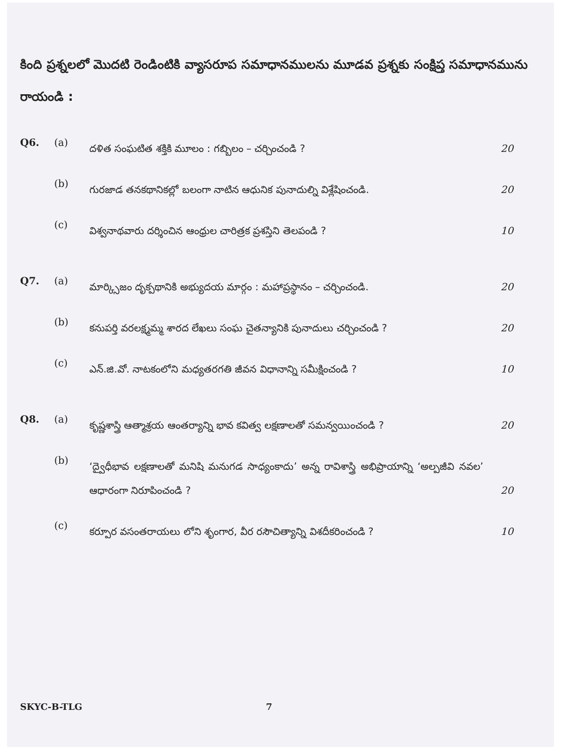కింది ప్రశ్నలలో మొదటి రెండింటికి వ్యాసరూప సమాధానములను మూడవ ప్రశ్నకు సంక్షిప్త సమాధానమును రాయండి :
Q6. (a)
దళిత సంఘటిత శక్తికి మూలం : గబ్బిలం – చర్చించండి ? 20
(b)
గురజాడ తనకథానికల్లో బలంగా నాటిన ఆధునిక పునాదుల్ని విశ్లేషించండి. 20
(c)
విశ్వనాథవారు దర్శించిన ఆంధ్రుల చారిత్రక ప్రశస్తిని తెలపండి ? 10
Q7. (a)
మార్క్సిజం దృక్పథానికి అభ్యుదయ మార్గం : మహాప్రస్థానం – చర్చించండి.
20
(b)
కనుపర్తి వరలక్ష్మమ్మ శారద లేఖలు సంఘ చైతన్యానికి పునాదులు చర్చించండి ?
20
(c)
ఎన్.జి.వో. నాటకంలోని మధ్యతరగతి జీవన విధానాన్ని సమీక్షించండి ? 10
Q8. (a)
కృష్ణశాస్త్రి ఆత్మాశ్రయ ఆంతర్యాన్ని భావ కవిత్వ లక్షణాలతో సమన్వయించండి ?
20
(b)
‘ద్వైధీభావ లక్షణాలతో మనిషి మనుగడ సాధ్యంకాదు’ అన్న రావిశాస్త్రి అభిప్రాయాన్ని ‘అల్పజీవి నవల’ ఆధారంగా నిరూపించండి ?
20
(c)
కర్పూర వసంతరాయలు లోని శృంగార, వీర రసౌచిత్యాన్ని విశదీకరించండి ? 10
SKYC-B-TLG 7